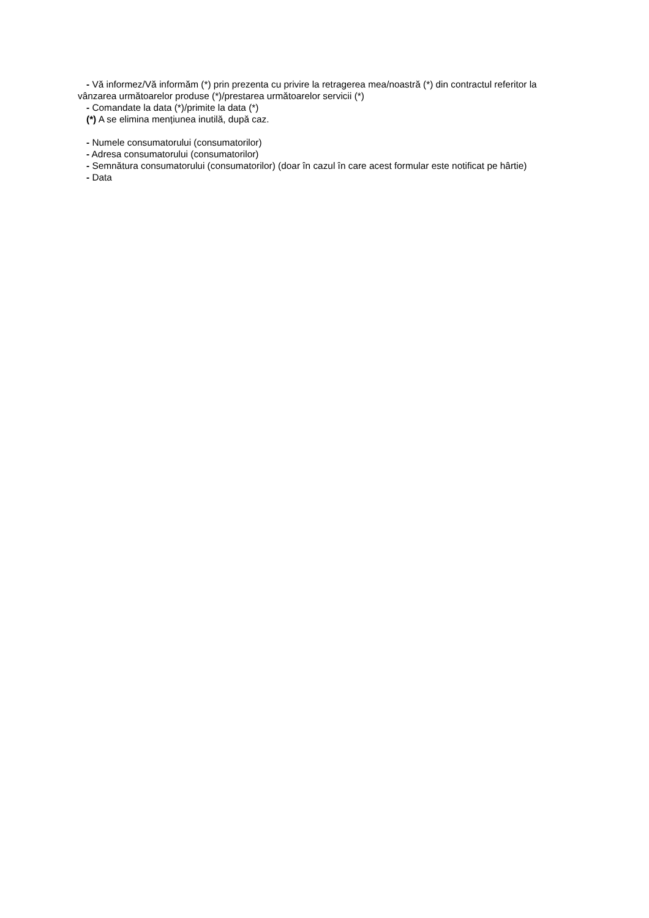- Vă informez/Vă informăm (*) prin prezenta cu privire la retragerea mea/noastră (*) din contractul referitor la vânzarea următoarelor produse (*)/prestarea următoarelor servicii (*)
- Comandate la data (*)/primite la data (*)
(*) A se elimina mențiunea inutilă, după caz.
- Numele consumatorului (consumatorilor)
- Adresa consumatorului (consumatorilor)
- Semnătura consumatorului (consumatorilor) (doar în cazul în care acest formular este notificat pe hârtie)
- Data